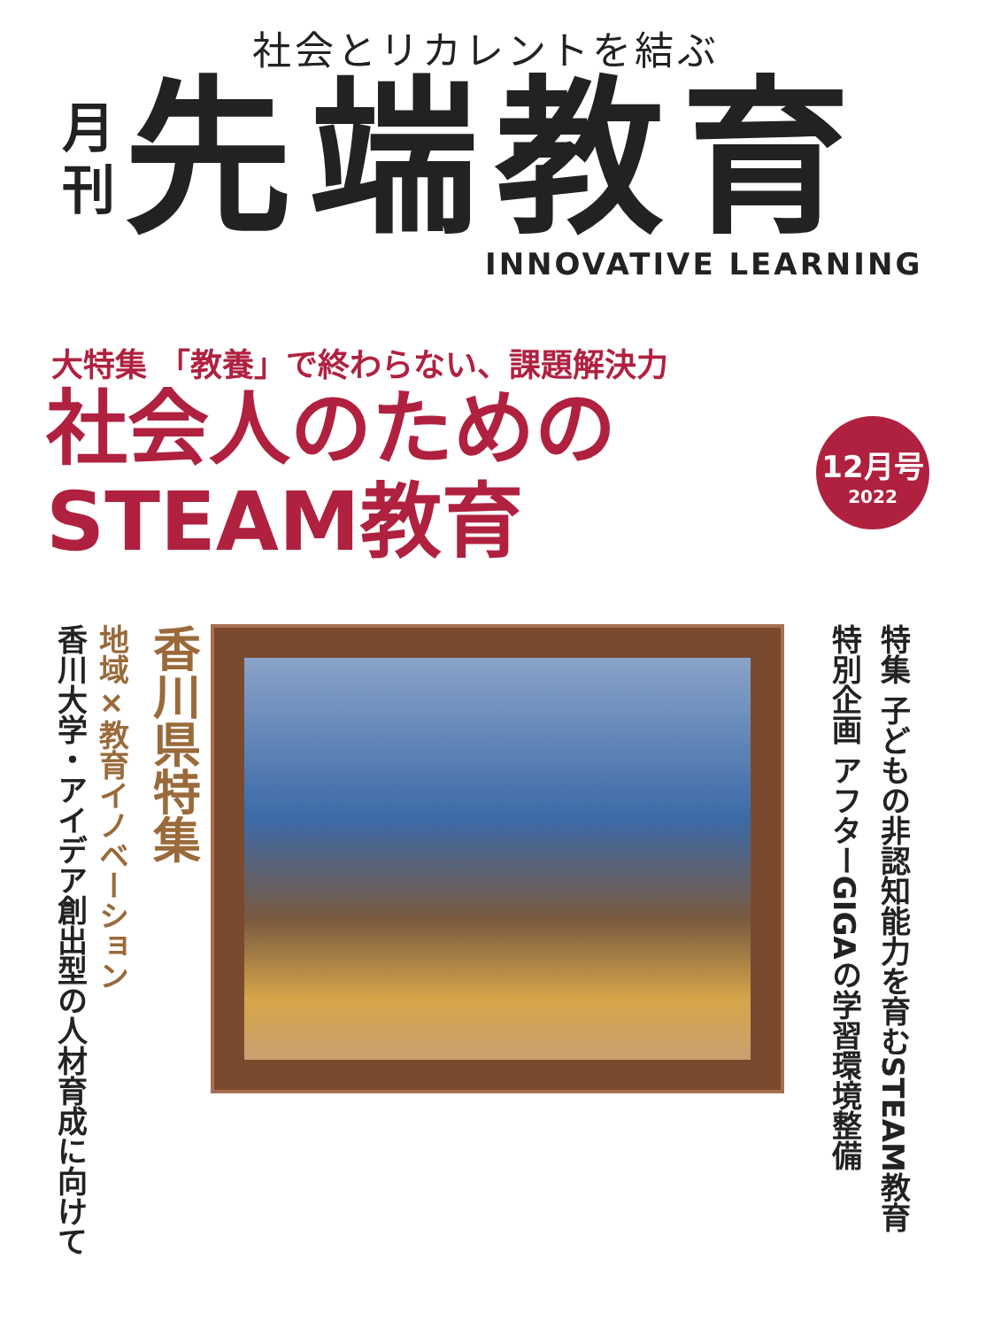社会とリカレントを結ぶ
月
刊
先端教育
INNOVATIVE LEARNING
大特集 「教養」で終わらない、課題解決力
社会人のための
STEAM教育
12月号
2022
香川大学・アイデア創出型の人材育成に向けて
地域×教育イノベーション
香川県特集
特集 子どもの非認知能力を育むSTEAM教育
特別企画 アフターGIGAの学習環境整備